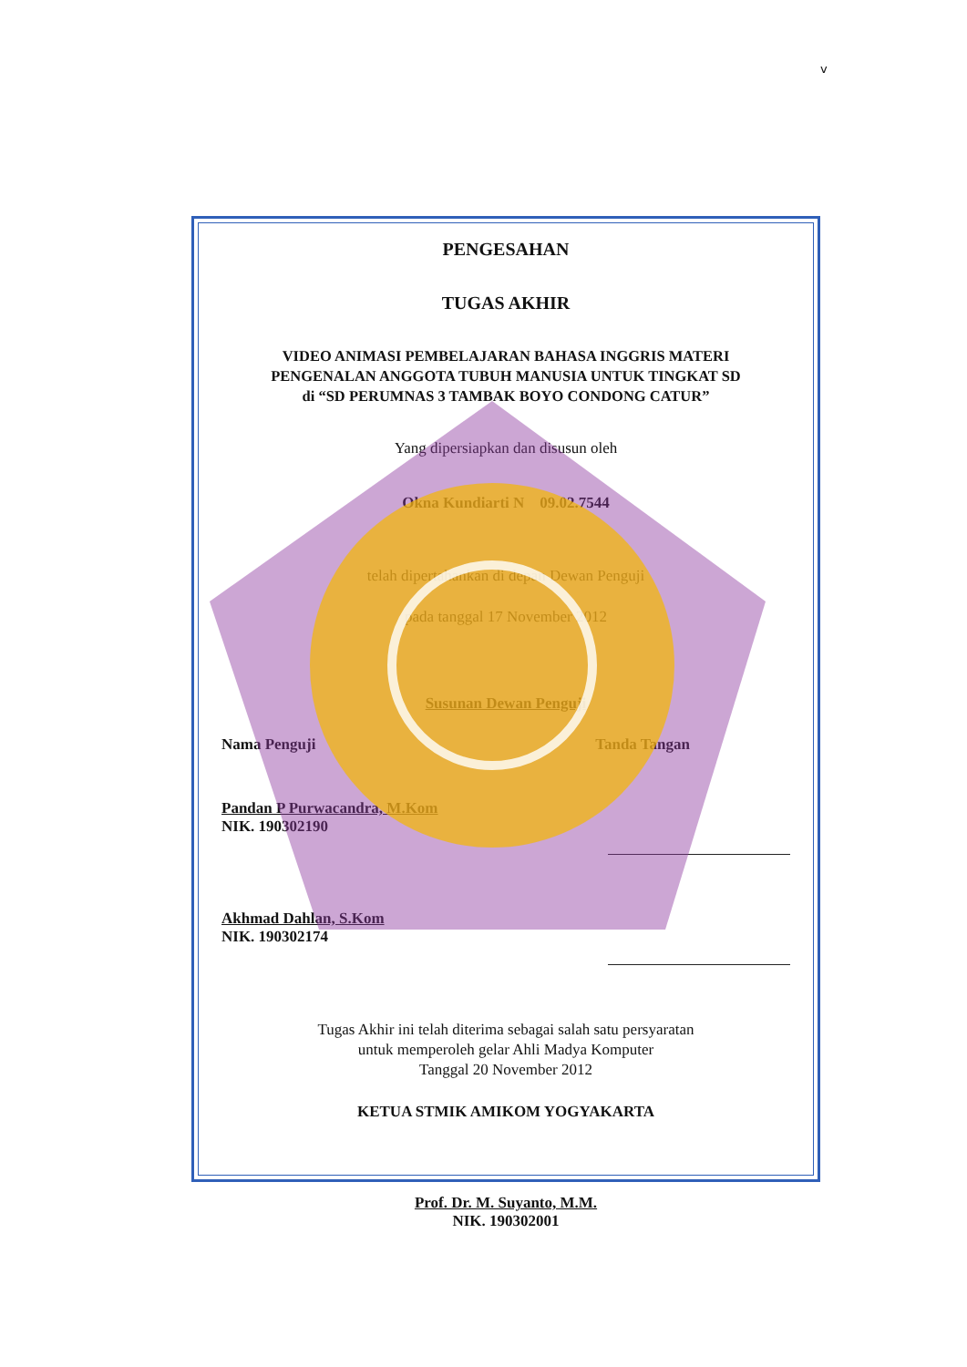v
PENGESAHAN
TUGAS AKHIR
VIDEO ANIMASI PEMBELAJARAN BAHASA INGGRIS MATERI
PENGENALAN ANGGOTA TUBUH MANUSIA UNTUK TINGKAT SD
di “SD PERUMNAS 3 TAMBAK BOYO CONDONG CATUR”
Yang dipersiapkan dan disusun oleh
Okna Kundiarti N 09.02.7544
telah dipertahankan di depan Dewan Penguji
pada tanggal 17 November 2012
Susunan Dewan Penguji
Nama Penguji Tanda Tangan
Pandan P Purwacandra, M.Kom
NIK. 190302190
Akhmad Dahlan, S.Kom
NIK. 190302174
Tugas Akhir ini telah diterima sebagai salah satu persyaratan
untuk memperoleh gelar Ahli Madya Komputer
Tanggal 20 November 2012
KETUA STMIK AMIKOM YOGYAKARTA
Prof. Dr. M. Suyanto, M.M.
NIK. 190302001